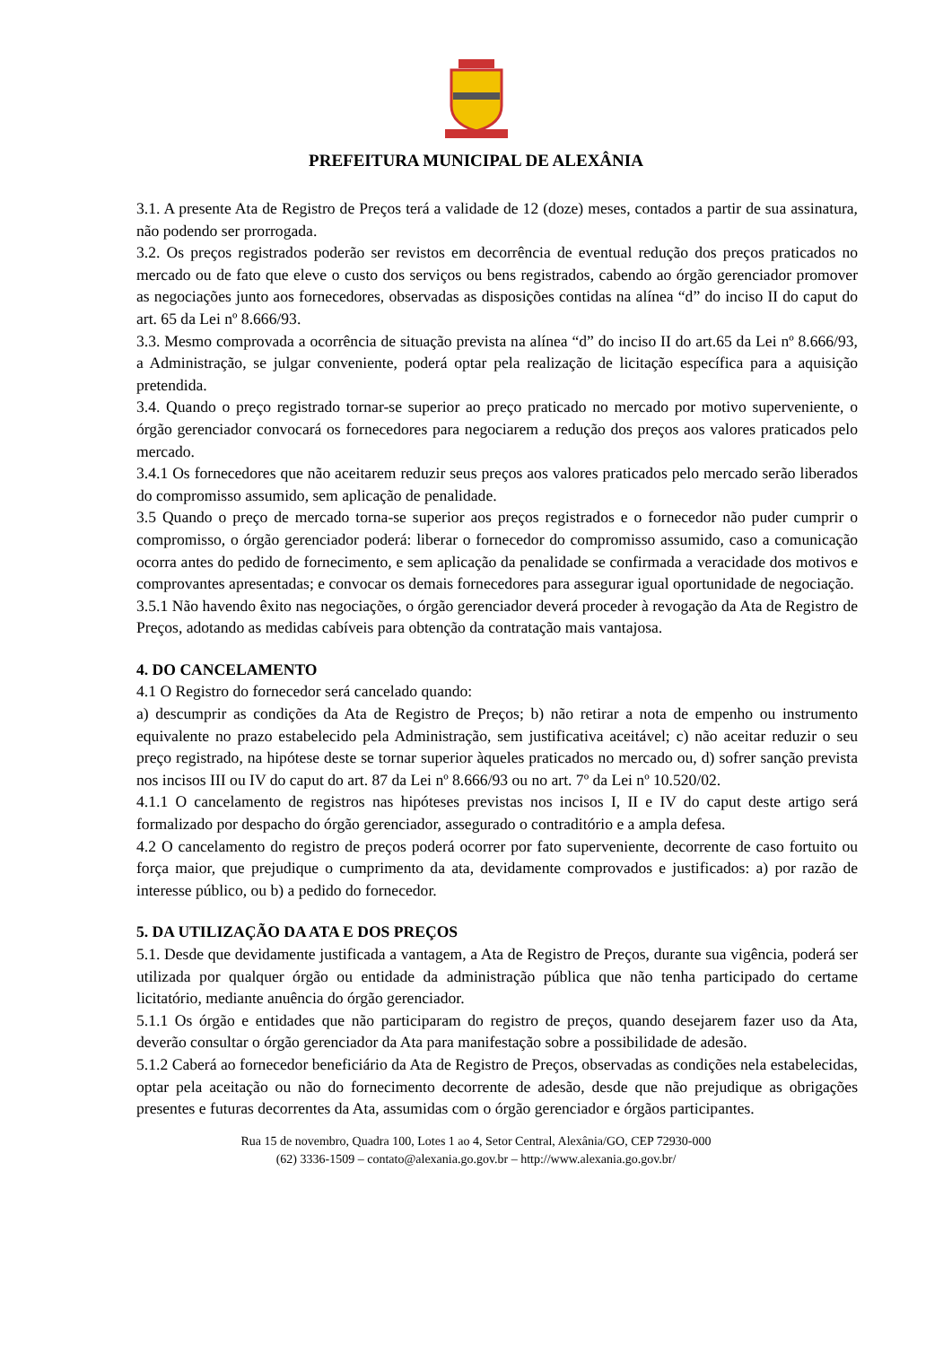PREFEITURA MUNICIPAL DE ALEXÂNIA
3.1. A presente Ata de Registro de Preços terá a validade de 12 (doze) meses, contados a partir de sua assinatura, não podendo ser prorrogada.
3.2. Os preços registrados poderão ser revistos em decorrência de eventual redução dos preços praticados no mercado ou de fato que eleve o custo dos serviços ou bens registrados, cabendo ao órgão gerenciador promover as negociações junto aos fornecedores, observadas as disposições contidas na alínea “d” do inciso II do caput do art. 65 da Lei nº 8.666/93.
3.3. Mesmo comprovada a ocorrência de situação prevista na alínea “d” do inciso II do art.65 da Lei nº 8.666/93, a Administração, se julgar conveniente, poderá optar pela realização de licitação específica para a aquisição pretendida.
3.4. Quando o preço registrado tornar-se superior ao preço praticado no mercado por motivo superveniente, o órgão gerenciador convocará os fornecedores para negociarem a redução dos preços aos valores praticados pelo mercado.
3.4.1 Os fornecedores que não aceitarem reduzir seus preços aos valores praticados pelo mercado serão liberados do compromisso assumido, sem aplicação de penalidade.
3.5 Quando o preço de mercado torna-se superior aos preços registrados e o fornecedor não puder cumprir o compromisso, o órgão gerenciador poderá: liberar o fornecedor do compromisso assumido, caso a comunicação ocorra antes do pedido de fornecimento, e sem aplicação da penalidade se confirmada a veracidade dos motivos e comprovantes apresentadas; e convocar os demais fornecedores para assegurar igual oportunidade de negociação.
3.5.1 Não havendo êxito nas negociações, o órgão gerenciador deverá proceder à revogação da Ata de Registro de Preços, adotando as medidas cabíveis para obtenção da contratação mais vantajosa.
4. DO CANCELAMENTO
4.1 O Registro do fornecedor será cancelado quando:
a) descumprir as condições da Ata de Registro de Preços; b) não retirar a nota de empenho ou instrumento equivalente no prazo estabelecido pela Administração, sem justificativa aceitável; c) não aceitar reduzir o seu preço registrado, na hipótese deste se tornar superior àqueles praticados no mercado ou, d) sofrer sanção prevista nos incisos III ou IV do caput do art. 87 da Lei nº 8.666/93 ou no art. 7º da Lei nº 10.520/02.
4.1.1 O cancelamento de registros nas hipóteses previstas nos incisos I, II e IV do caput deste artigo será formalizado por despacho do órgão gerenciador, assegurado o contraditório e a ampla defesa.
4.2 O cancelamento do registro de preços poderá ocorrer por fato superveniente, decorrente de caso fortuito ou força maior, que prejudique o cumprimento da ata, devidamente comprovados e justificados: a) por razão de interesse público, ou b) a pedido do fornecedor.
5. DA UTILIZAÇÃO DA ATA E DOS PREÇOS
5.1. Desde que devidamente justificada a vantagem, a Ata de Registro de Preços, durante sua vigência, poderá ser utilizada por qualquer órgão ou entidade da administração pública que não tenha participado do certame licitatório, mediante anuência do órgão gerenciador.
5.1.1 Os órgão e entidades que não participaram do registro de preços, quando desejarem fazer uso da Ata, deverão consultar o órgão gerenciador da Ata para manifestação sobre a possibilidade de adesão.
5.1.2 Caberá ao fornecedor beneficiário da Ata de Registro de Preços, observadas as condições nela estabelecidas, optar pela aceitação ou não do fornecimento decorrente de adesão, desde que não prejudique as obrigações presentes e futuras decorrentes da Ata, assumidas com o órgão gerenciador e órgãos participantes.
Rua 15 de novembro, Quadra 100, Lotes 1 ao 4, Setor Central, Alexânia/GO, CEP 72930-000
(62) 3336-1509 – contato@alexania.go.gov.br – http://www.alexania.go.gov.br/